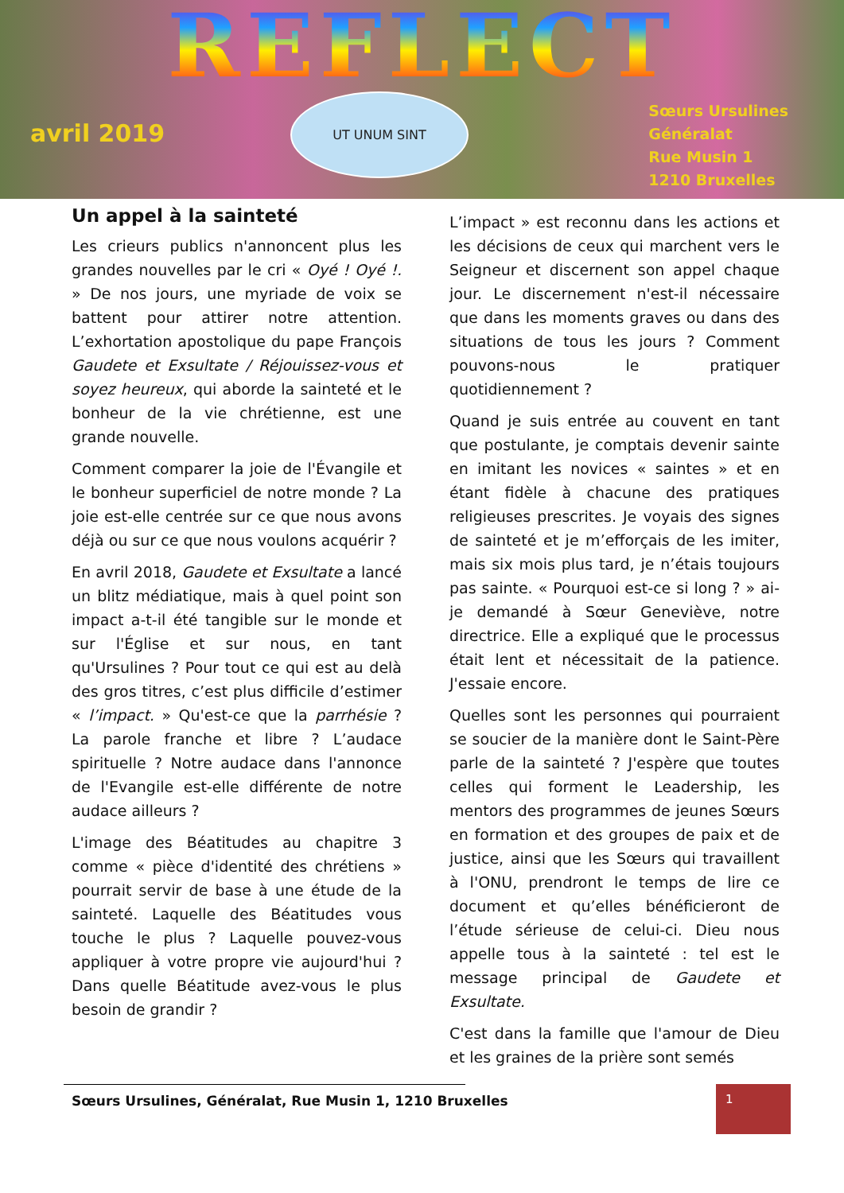REFLECT
avril 2019
UT UNUM SINT
Sœurs Ursulines
Généralat
Rue Musin 1
1210 Bruxelles
Un appel à la sainteté
Les crieurs publics n'annoncent plus les grandes nouvelles par le cri « Oyé ! Oyé !. » De nos jours, une myriade de voix se battent pour attirer notre attention. L’exhortation apostolique du pape François Gaudete et Exsultate / Réjouissez-vous et soyez heureux, qui aborde la sainteté et le bonheur de la vie chrétienne, est une grande nouvelle.
Comment comparer la joie de l'Évangile et le bonheur superficiel de notre monde ? La joie est-elle centrée sur ce que nous avons déjà ou sur ce que nous voulons acquérir ?
En avril 2018, Gaudete et Exsultate a lancé un blitz médiatique, mais à quel point son impact a-t-il été tangible sur le monde et sur l'Église et sur nous, en tant qu'Ursulines ? Pour tout ce qui est au delà des gros titres, c’est plus difficile d’estimer « l’impact. » Qu'est-ce que la parrhésie ? La parole franche et libre ? L’audace spirituelle ? Notre audace dans l'annonce de l'Evangile est-elle différente de notre audace ailleurs ?
L'image des Béatitudes au chapitre 3 comme « pièce d'identité des chrétiens » pourrait servir de base à une étude de la sainteté. Laquelle des Béatitudes vous touche le plus ? Laquelle pouvez-vous appliquer à votre propre vie aujourd'hui ? Dans quelle Béatitude avez-vous le plus besoin de grandir ?
L’impact » est reconnu dans les actions et les décisions de ceux qui marchent vers le Seigneur et discernent son appel chaque jour. Le discernement n'est-il nécessaire que dans les moments graves ou dans des situations de tous les jours ? Comment pouvons-nous le pratiquer quotidiennement ?
Quand je suis entrée au couvent en tant que postulante, je comptais devenir sainte en imitant les novices « saintes » et en étant fidèle à chacune des pratiques religieuses prescrites. Je voyais des signes de sainteté et je m’efforçais de les imiter, mais six mois plus tard, je n’étais toujours pas sainte. « Pourquoi est-ce si long ? » ai-je demandé à Sœur Geneviève, notre directrice. Elle a expliqué que le processus était lent et nécessitait de la patience. J'essaie encore.
Quelles sont les personnes qui pourraient se soucier de la manière dont le Saint-Père parle de la sainteté ? J'espère que toutes celles qui forment le Leadership, les mentors des programmes de jeunes Sœurs en formation et des groupes de paix et de justice, ainsi que les Sœurs qui travaillent à l'ONU, prendront le temps de lire ce document et qu’elles bénéficieront de l’étude sérieuse de celui-ci. Dieu nous appelle tous à la sainteté : tel est le message principal de Gaudete et Exsultate.
C'est dans la famille que l'amour de Dieu et les graines de la prière sont semés
Sœurs Ursulines, Généralat, Rue Musin 1, 1210 Bruxelles 1